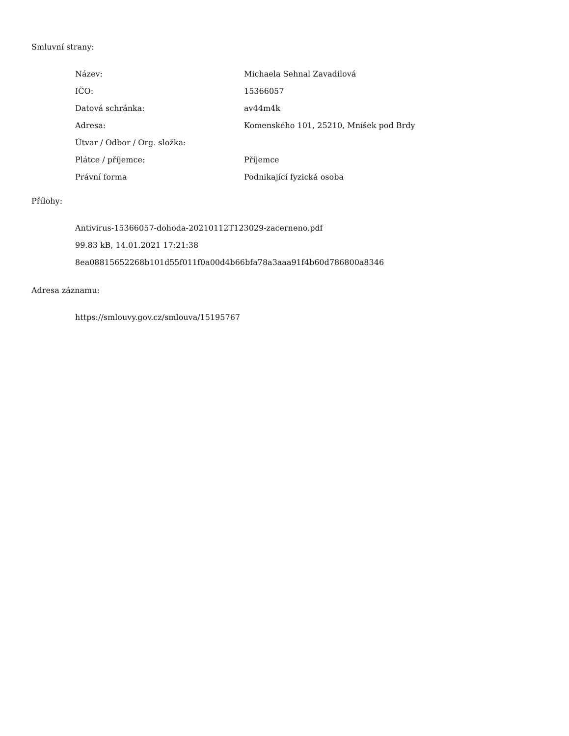Smluvní strany:
| Název: | Michaela Sehnal Zavadilová |
| IČO: | 15366057 |
| Datová schránka: | av44m4k |
| Adresa: | Komenského 101, 25210, Mníšek pod Brdy |
| Útvar / Odbor / Org. složka: | |
| Plátce / příjemce: | Příjemce |
| Právní forma | Podnikající fyzická osoba |
Přílohy:
Antivirus-15366057-dohoda-20210112T123029-zacerneno.pdf
99.83 kB, 14.01.2021 17:21:38
8ea08815652268b101d55f011f0a00d4b66bfa78a3aaa91f4b60d786800a8346
Adresa záznamu:
https://smlouvy.gov.cz/smlouva/15195767